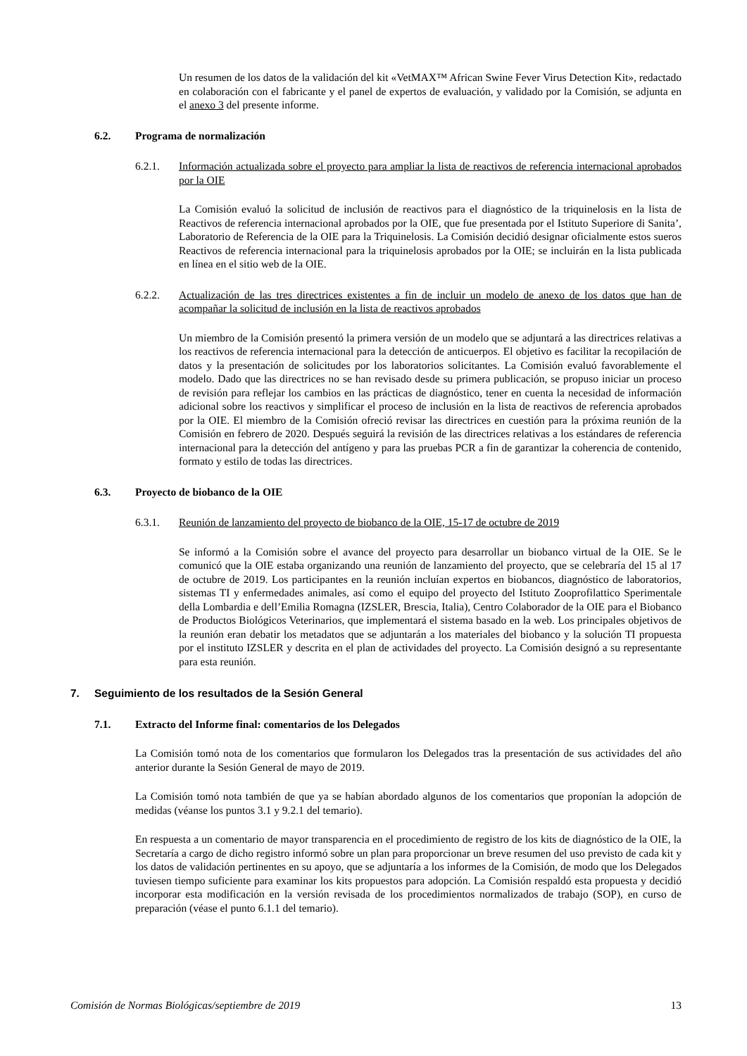Un resumen de los datos de la validación del kit «VetMAX™ African Swine Fever Virus Detection Kit», redactado en colaboración con el fabricante y el panel de expertos de evaluación, y validado por la Comisión, se adjunta en el anexo 3 del presente informe.
6.2. Programa de normalización
6.2.1. Información actualizada sobre el proyecto para ampliar la lista de reactivos de referencia internacional aprobados por la OIE
La Comisión evaluó la solicitud de inclusión de reactivos para el diagnóstico de la triquinelosis en la lista de Reactivos de referencia internacional aprobados por la OIE, que fue presentada por el Istituto Superiore di Sanita’, Laboratorio de Referencia de la OIE para la Triquinelosis. La Comisión decidió designar oficialmente estos sueros Reactivos de referencia internacional para la triquinelosis aprobados por la OIE; se incluirán en la lista publicada en línea en el sitio web de la OIE.
6.2.2. Actualización de las tres directrices existentes a fin de incluir un modelo de anexo de los datos que han de acompañar la solicitud de inclusión en la lista de reactivos aprobados
Un miembro de la Comisión presentó la primera versión de un modelo que se adjuntará a las directrices relativas a los reactivos de referencia internacional para la detección de anticuerpos. El objetivo es facilitar la recopilación de datos y la presentación de solicitudes por los laboratorios solicitantes. La Comisión evaluó favorablemente el modelo. Dado que las directrices no se han revisado desde su primera publicación, se propuso iniciar un proceso de revisión para reflejar los cambios en las prácticas de diagnóstico, tener en cuenta la necesidad de información adicional sobre los reactivos y simplificar el proceso de inclusión en la lista de reactivos de referencia aprobados por la OIE. El miembro de la Comisión ofreció revisar las directrices en cuestión para la próxima reunión de la Comisión en febrero de 2020. Después seguirá la revisión de las directrices relativas a los estándares de referencia internacional para la detección del antígeno y para las pruebas PCR a fin de garantizar la coherencia de contenido, formato y estilo de todas las directrices.
6.3. Proyecto de biobanco de la OIE
6.3.1. Reunión de lanzamiento del proyecto de biobanco de la OIE, 15-17 de octubre de 2019
Se informó a la Comisión sobre el avance del proyecto para desarrollar un biobanco virtual de la OIE. Se le comunicó que la OIE estaba organizando una reunión de lanzamiento del proyecto, que se celebraría del 15 al 17 de octubre de 2019. Los participantes en la reunión incluían expertos en biobancos, diagnóstico de laboratorios, sistemas TI y enfermedades animales, así como el equipo del proyecto del Istituto Zooprofilattico Sperimentale della Lombardia e dell’Emilia Romagna (IZSLER, Brescia, Italia), Centro Colaborador de la OIE para el Biobanco de Productos Biológicos Veterinarios, que implementará el sistema basado en la web. Los principales objetivos de la reunión eran debatir los metadatos que se adjuntarán a los materiales del biobanco y la solución TI propuesta por el instituto IZSLER y descrita en el plan de actividades del proyecto. La Comisión designó a su representante para esta reunión.
7. Seguimiento de los resultados de la Sesión General
7.1. Extracto del Informe final: comentarios de los Delegados
La Comisión tomó nota de los comentarios que formularon los Delegados tras la presentación de sus actividades del año anterior durante la Sesión General de mayo de 2019.
La Comisión tomó nota también de que ya se habían abordado algunos de los comentarios que proponían la adopción de medidas (véanse los puntos 3.1 y 9.2.1 del temario).
En respuesta a un comentario de mayor transparencia en el procedimiento de registro de los kits de diagnóstico de la OIE, la Secretaría a cargo de dicho registro informó sobre un plan para proporcionar un breve resumen del uso previsto de cada kit y los datos de validación pertinentes en su apoyo, que se adjuntaría a los informes de la Comisión, de modo que los Delegados tuviesen tiempo suficiente para examinar los kits propuestos para adopción. La Comisión respaldó esta propuesta y decidió incorporar esta modificación en la versión revisada de los procedimientos normalizados de trabajo (SOP), en curso de preparación (véase el punto 6.1.1 del temario).
Comisión de Normas Biológicas/septiembre de 2019 13